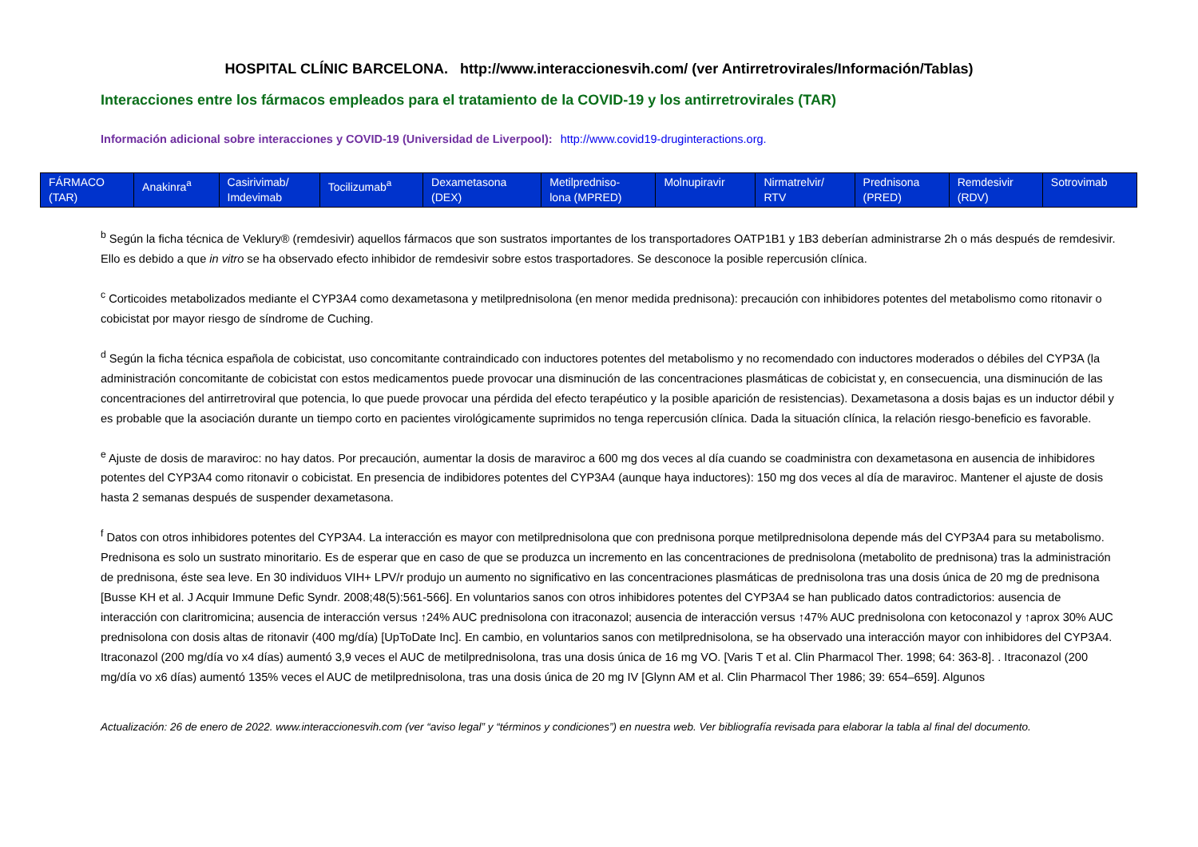HOSPITAL CLÍNIC BARCELONA. http://www.interaccionesvih.com/ (ver Antirretrovirales/Información/Tablas)
Interacciones entre los fármacos empleados para el tratamiento de la COVID-19 y los antirretrovirales (TAR)
Información adicional sobre interacciones y COVID-19 (Universidad de Liverpool): http://www.covid19-druginteractions.org.
| FÁRMACO (TAR) | Anakinra<sup>a</sup> | Casirivimab/ Imdevimab | Tocilizumab<sup>a</sup> | Dexametasona (DEX) | Metilpredniso- lona (MPRED) | Molnupiravir | Nirmatrelvir/ RTV | Prednisona (PRED) | Remdesivir (RDV) | Sotrovimab |
| --- | --- | --- | --- | --- | --- | --- | --- | --- | --- | --- |
<sup>b</sup> Según la ficha técnica de Veklury® (remdesivir) aquellos fármacos que son sustratos importantes de los transportadores OATP1B1 y 1B3 deberían administrarse 2h o más después de remdesivir. Ello es debido a que in vitro se ha observado efecto inhibidor de remdesivir sobre estos trasportadores. Se desconoce la posible repercusión clínica.
<sup>c</sup> Corticoides metabolizados mediante el CYP3A4 como dexametasona y metilprednisolona (en menor medida prednisona): precaución con inhibidores potentes del metabolismo como ritonavir o cobicistat por mayor riesgo de síndrome de Cuching.
<sup>d</sup> Según la ficha técnica española de cobicistat, uso concomitante contraindicado con inductores potentes del metabolismo y no recomendado con inductores moderados o débiles del CYP3A (la administración concomitante de cobicistat con estos medicamentos puede provocar una disminución de las concentraciones plasmáticas de cobicistat y, en consecuencia, una disminución de las concentraciones del antirretroviral que potencia, lo que puede provocar una pérdida del efecto terapéutico y la posible aparición de resistencias). Dexametasona a dosis bajas es un inductor débil y es probable que la asociación durante un tiempo corto en pacientes virológicamente suprimidos no tenga repercusión clínica. Dada la situación clínica, la relación riesgo-beneficio es favorable.
<sup>e</sup> Ajuste de dosis de maraviroc: no hay datos. Por precaución, aumentar la dosis de maraviroc a 600 mg dos veces al día cuando se coadministra con dexametasona en ausencia de inhibidores potentes del CYP3A4 como ritonavir o cobicistat. En presencia de indibidores potentes del CYP3A4 (aunque haya inductores): 150 mg dos veces al día de maraviroc. Mantener el ajuste de dosis hasta 2 semanas después de suspender dexametasona.
<sup>f</sup> Datos con otros inhibidores potentes del CYP3A4. La interacción es mayor con metilprednisolona que con prednisona porque metilprednisolona depende más del CYP3A4 para su metabolismo. Prednisona es solo un sustrato minoritario. Es de esperar que en caso de que se produzca un incremento en las concentraciones de prednisolona (metabolito de prednisona) tras la administración de prednisona, éste sea leve. En 30 individuos VIH+ LPV/r produjo un aumento no significativo en las concentraciones plasmáticas de prednisolona tras una dosis única de 20 mg de prednisona [Busse KH et al. J Acquir Immune Defic Syndr. 2008;48(5):561-566]. En voluntarios sanos con otros inhibidores potentes del CYP3A4 se han publicado datos contradictorios: ausencia de interacción con claritromicina; ausencia de interacción versus ↑24% AUC prednisolona con itraconazol; ausencia de interacción versus ↑47% AUC prednisolona con ketoconazol y ↑aprox 30% AUC prednisolona con dosis altas de ritonavir (400 mg/día) [UpToDate Inc]. En cambio, en voluntarios sanos con metilprednisolona, se ha observado una interacción mayor con inhibidores del CYP3A4. Itraconazol (200 mg/día vo x4 días) aumentó 3,9 veces el AUC de metilprednisolona, tras una dosis única de 16 mg VO. [Varis T et al. Clin Pharmacol Ther. 1998; 64: 363-8]. . Itraconazol (200 mg/día vo x6 días) aumentó 135% veces el AUC de metilprednisolona, tras una dosis única de 20 mg IV [Glynn AM et al. Clin Pharmacol Ther 1986; 39: 654–659]. Algunos
Actualización: 26 de enero de 2022. www.interaccionesvih.com (ver “aviso legal” y “términos y condiciones”) en nuestra web. Ver bibliografía revisada para elaborar la tabla al final del documento.